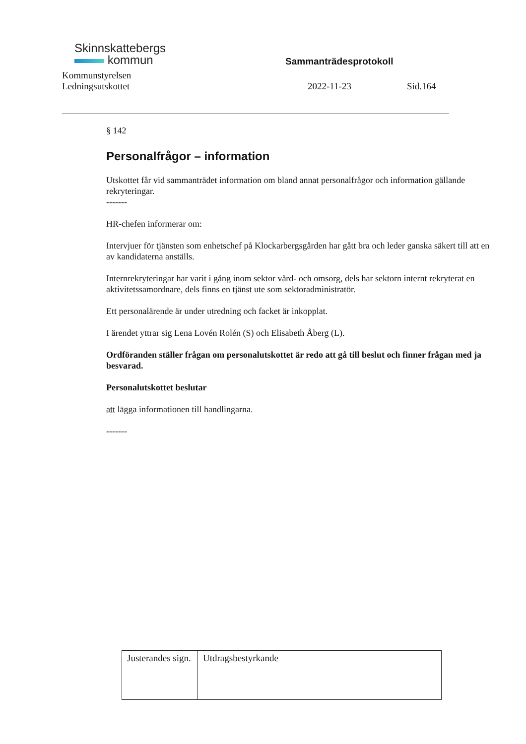Skinnskattebergs
kommun
Kommunstyrelsen
Sammanträdesprotokoll
Ledningsutskottet 2022-11-23 Sid.164
§ 142
Personalfrågor – information
Utskottet får vid sammanträdet information om bland annat personalfrågor och information gällande rekryteringar.
-------
HR-chefen informerar om:
Intervjuer för tjänsten som enhetschef på Klockarbergsgården har gått bra och leder ganska säkert till att en av kandidaterna anställs.
Internrekryteringar har varit i gång inom sektor vård- och omsorg, dels har sektorn internt rekryterat en aktivitetssamordnare, dels finns en tjänst ute som sektoradministratör.
Ett personalärende är under utredning och facket är inkopplat.
I ärendet yttrar sig Lena Lovén Rolén (S) och Elisabeth Åberg (L).
Ordföranden ställer frågan om personalutskottet är redo att gå till beslut och finner frågan med ja besvarad.
Personalutskottet beslutar
att lägga informationen till handlingarna.
-------
| Justerandes sign. | Utdragsbestyrkande |